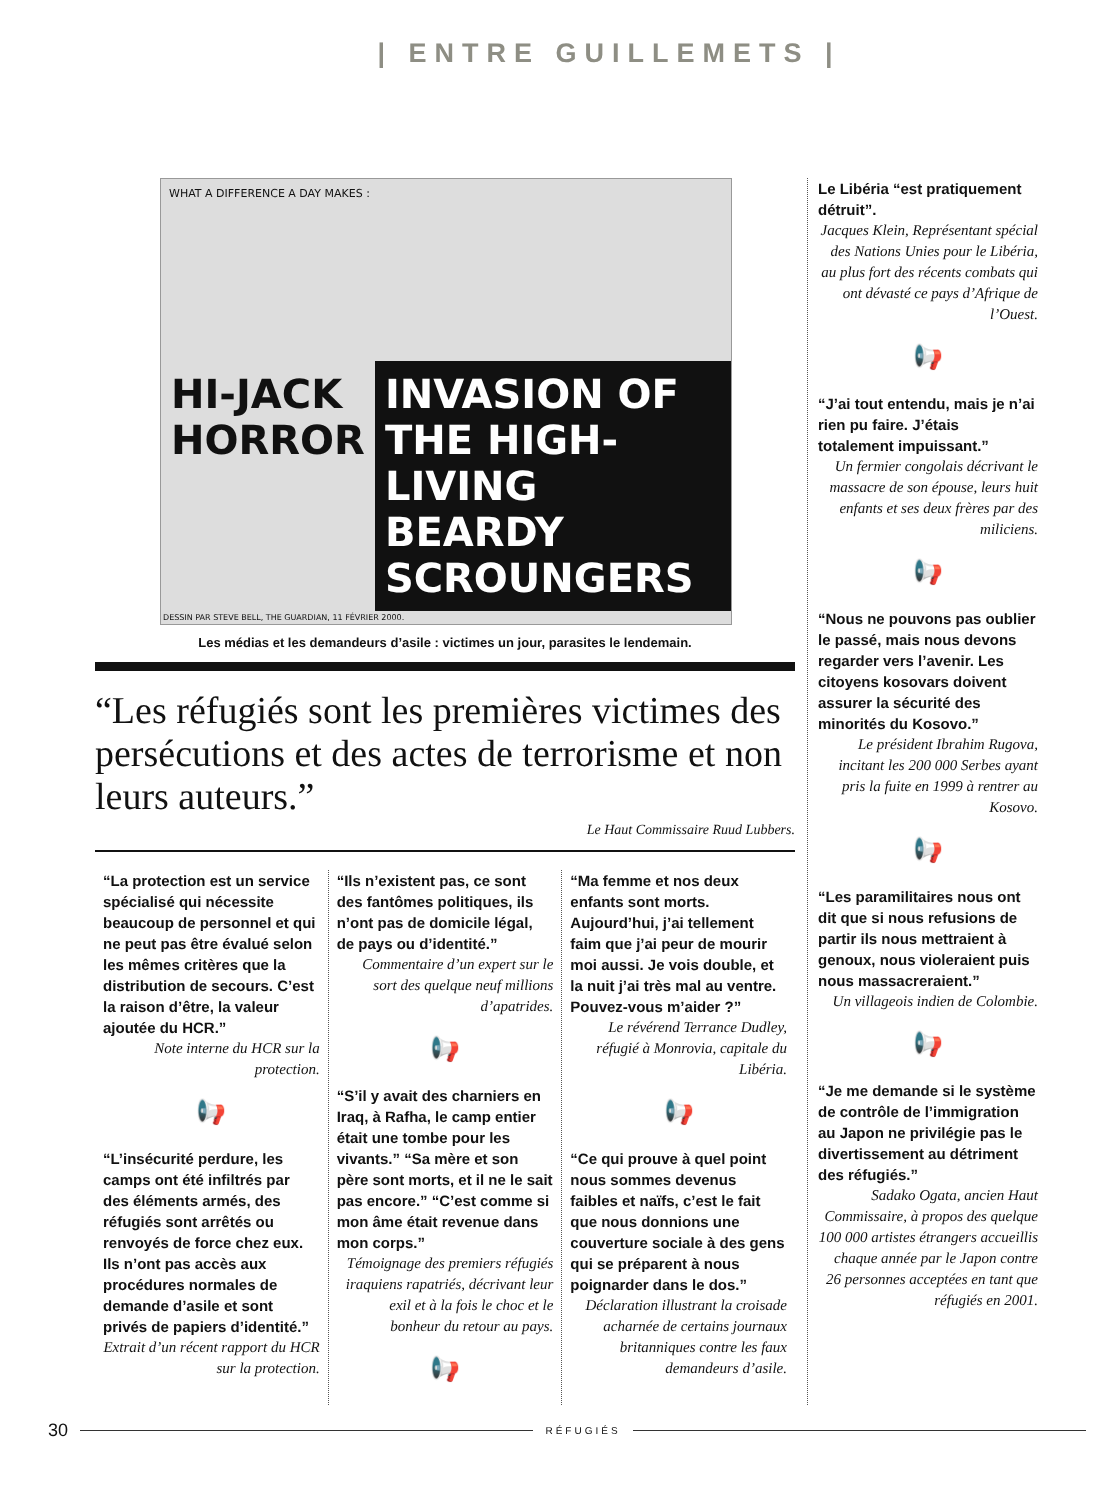| ENTRE GUILLEMETS |
WHAT A DIFFERENCE A DAY MAKES :
HI-JACK HORROR INVASION OF THE HIGH-LIVING BEARDY SCROUNGERS
DESSIN PAR STEVE BELL, THE GUARDIAN, 11 FÉVRIER 2000.
Les médias et les demandeurs d’asile : victimes un jour, parasites le lendemain.
“Les réfugiés sont les premières victimes des persécutions et des actes de terrorisme et non leurs auteurs.”
Le Haut Commissaire Ruud Lubbers.
“La protection est un service spécialisé qui nécessite beaucoup de personnel et qui ne peut pas être évalué selon les mêmes critères que la distribution de secours. C’est la raison d’être, la valeur ajoutée du HCR.”
Note interne du HCR sur la protection.
📢
“L’insécurité perdure, les camps ont été infiltrés par des éléments armés, des réfugiés sont arrêtés ou renvoyés de force chez eux. Ils n’ont pas accès aux procédures normales de demande d’asile et sont privés de papiers d’identité.”
Extrait d’un récent rapport du HCR sur la protection.
“Ils n’existent pas, ce sont des fantômes politiques, ils n’ont pas de domicile légal, de pays ou d’identité.”
Commentaire d’un expert sur le sort des quelque neuf millions d’apatrides.
📢
“S’il y avait des charniers en Iraq, à Rafha, le camp entier était une tombe pour les vivants.” “Sa mère et son père sont morts, et il ne le sait pas encore.” “C’est comme si mon âme était revenue dans mon corps.”
Témoignage des premiers réfugiés iraquiens rapatriés, décrivant leur exil et à la fois le choc et le bonheur du retour au pays.
📢
“Ma femme et nos deux enfants sont morts. Aujourd’hui, j’ai tellement faim que j’ai peur de mourir moi aussi. Je vois double, et la nuit j’ai très mal au ventre. Pouvez-vous m’aider ?”
Le révérend Terrance Dudley, réfugié à Monrovia, capitale du Libéria.
📢
“Ce qui prouve à quel point nous sommes devenus faibles et naïfs, c’est le fait que nous donnions une couverture sociale à des gens qui se préparent à nous poignarder dans le dos.”
Déclaration illustrant la croisade acharnée de certains journaux britanniques contre les faux demandeurs d’asile.
Le Libéria “est pratiquement détruit”.
Jacques Klein, Représentant spécial des Nations Unies pour le Libéria, au plus fort des récents combats qui ont dévasté ce pays d’Afrique de l’Ouest.
📢
“J’ai tout entendu, mais je n’ai rien pu faire. J’étais totalement impuissant.”
Un fermier congolais décrivant le massacre de son épouse, leurs huit enfants et ses deux frères par des miliciens.
📢
“Nous ne pouvons pas oublier le passé, mais nous devons regarder vers l’avenir. Les citoyens kosovars doivent assurer la sécurité des minorités du Kosovo.”
Le président Ibrahim Rugova, incitant les 200 000 Serbes ayant pris la fuite en 1999 à rentrer au Kosovo.
📢
“Les paramilitaires nous ont dit que si nous refusions de partir ils nous mettraient à genoux, nous violeraient puis nous massacreraient.”
Un villageois indien de Colombie.
📢
“Je me demande si le système de contrôle de l’immigration au Japon ne privilégie pas le divertissement au détriment des réfugiés.”
Sadako Ogata, ancien Haut Commissaire, à propos des quelque 100 000 artistes étrangers accueillis chaque année par le Japon contre 26 personnes acceptées en tant que réfugiés en 2001.
30 RÉFUGIÉS